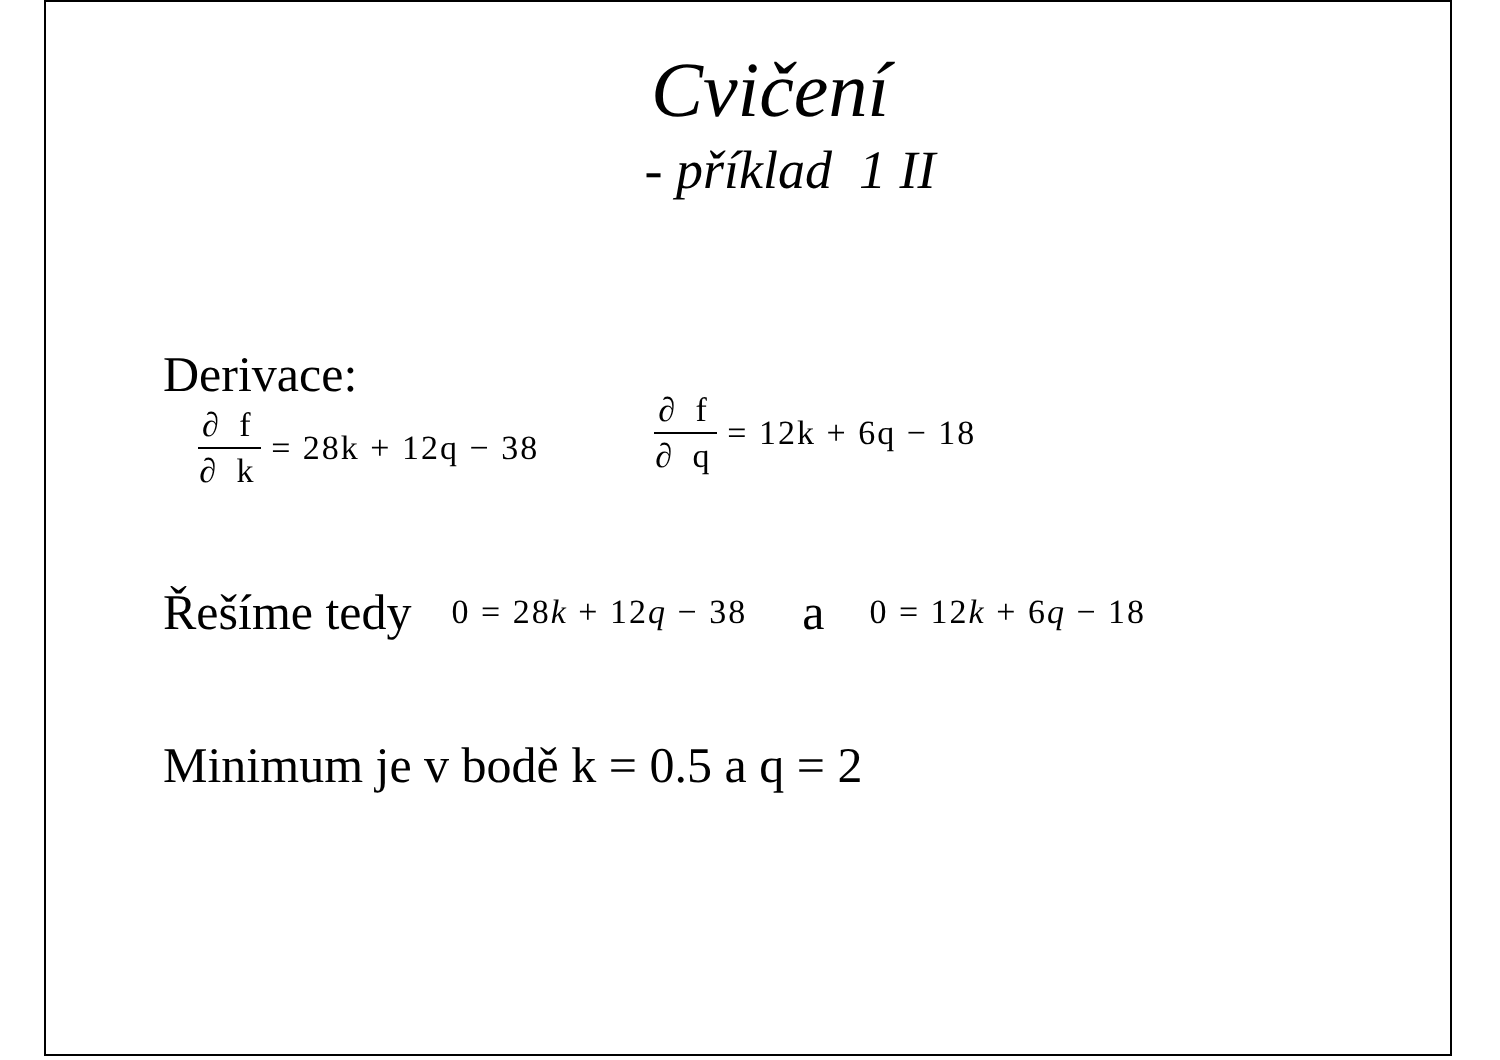Cvičení
- příklad 1 II
Derivace:
∂ f ∂ k = 28k + 12q − 38 ∂ f ∂ q = 12k + 6q − 18
Řešíme tedy 0 = 28k + 12q − 38 a 0 = 12k + 6q − 18
Minimum je v bodě k = 0.5 a q = 2